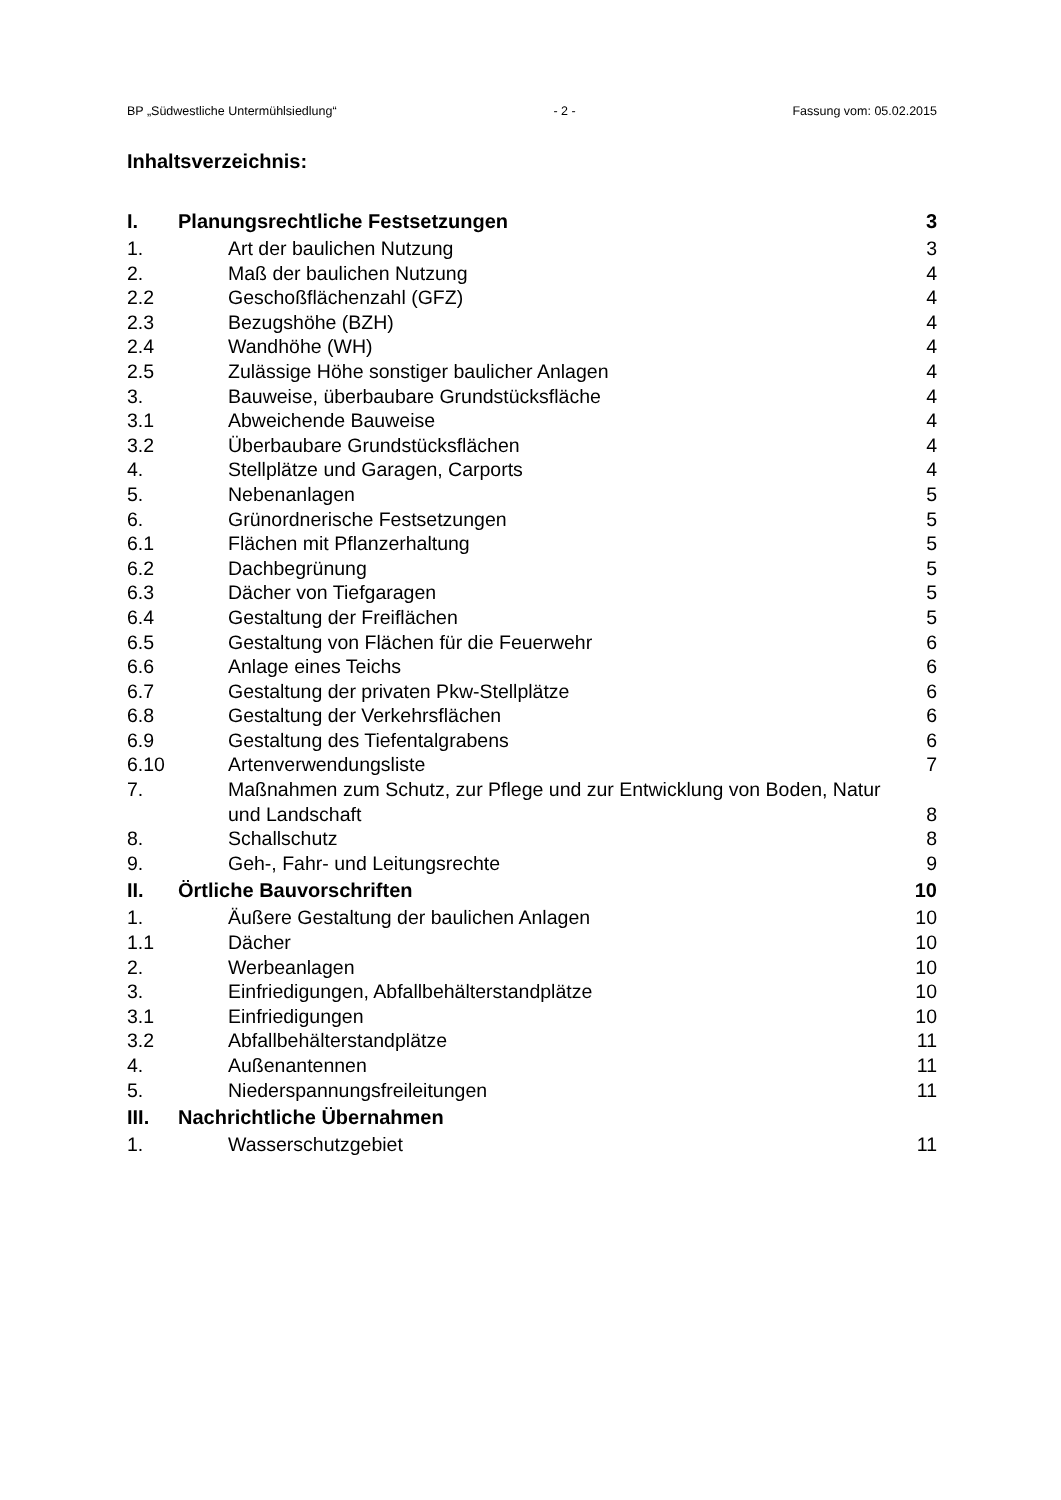BP „Südwestliche Untermühlsiedlung“- 2 - Fassung vom: 05.02.2015
Inhaltsverzeichnis:
| I. | Planungsrechtliche Festsetzungen | 3 |
| 1. | Art der baulichen Nutzung | 3 |
| 2. | Maß der baulichen Nutzung | 4 |
| 2.2 | Geschoßflächenzahl (GFZ) | 4 |
| 2.3 | Bezugshöhe (BZH) | 4 |
| 2.4 | Wandhöhe (WH) | 4 |
| 2.5 | Zulässige Höhe sonstiger baulicher Anlagen | 4 |
| 3. | Bauweise, überbaubare Grundstücksfläche | 4 |
| 3.1 | Abweichende Bauweise | 4 |
| 3.2 | Überbaubare Grundstücksflächen | 4 |
| 4. | Stellplätze und Garagen, Carports | 4 |
| 5. | Nebenanlagen | 5 |
| 6. | Grünordnerische Festsetzungen | 5 |
| 6.1 | Flächen mit Pflanzerhaltung | 5 |
| 6.2 | Dachbegrünung | 5 |
| 6.3 | Dächer von Tiefgaragen | 5 |
| 6.4 | Gestaltung der Freiflächen | 5 |
| 6.5 | Gestaltung von Flächen für die Feuerwehr | 6 |
| 6.6 | Anlage eines Teichs | 6 |
| 6.7 | Gestaltung der privaten Pkw-Stellplätze | 6 |
| 6.8 | Gestaltung der Verkehrsflächen | 6 |
| 6.9 | Gestaltung des Tiefentalgrabens | 6 |
| 6.10 | Artenverwendungsliste | 7 |
| 7. | Maßnahmen zum Schutz, zur Pflege und zur Entwicklung von Boden, Natur und Landschaft | 8 |
| 8. | Schallschutz | 8 |
| 9. | Geh-, Fahr- und Leitungsrechte | 9 |
| II. | Örtliche Bauvorschriften | 10 |
| 1. | Äußere Gestaltung der baulichen Anlagen | 10 |
| 1.1 | Dächer | 10 |
| 2. | Werbeanlagen | 10 |
| 3. | Einfriedigungen, Abfallbehälterstandplätze | 10 |
| 3.1 | Einfriedigungen | 10 |
| 3.2 | Abfallbehälterstandplätze | 11 |
| 4. | Außenantennen | 11 |
| 5. | Niederspannungsfreileitungen | 11 |
| III. | Nachrichtliche Übernahmen | |
| 1. | Wasserschutzgebiet | 11 |